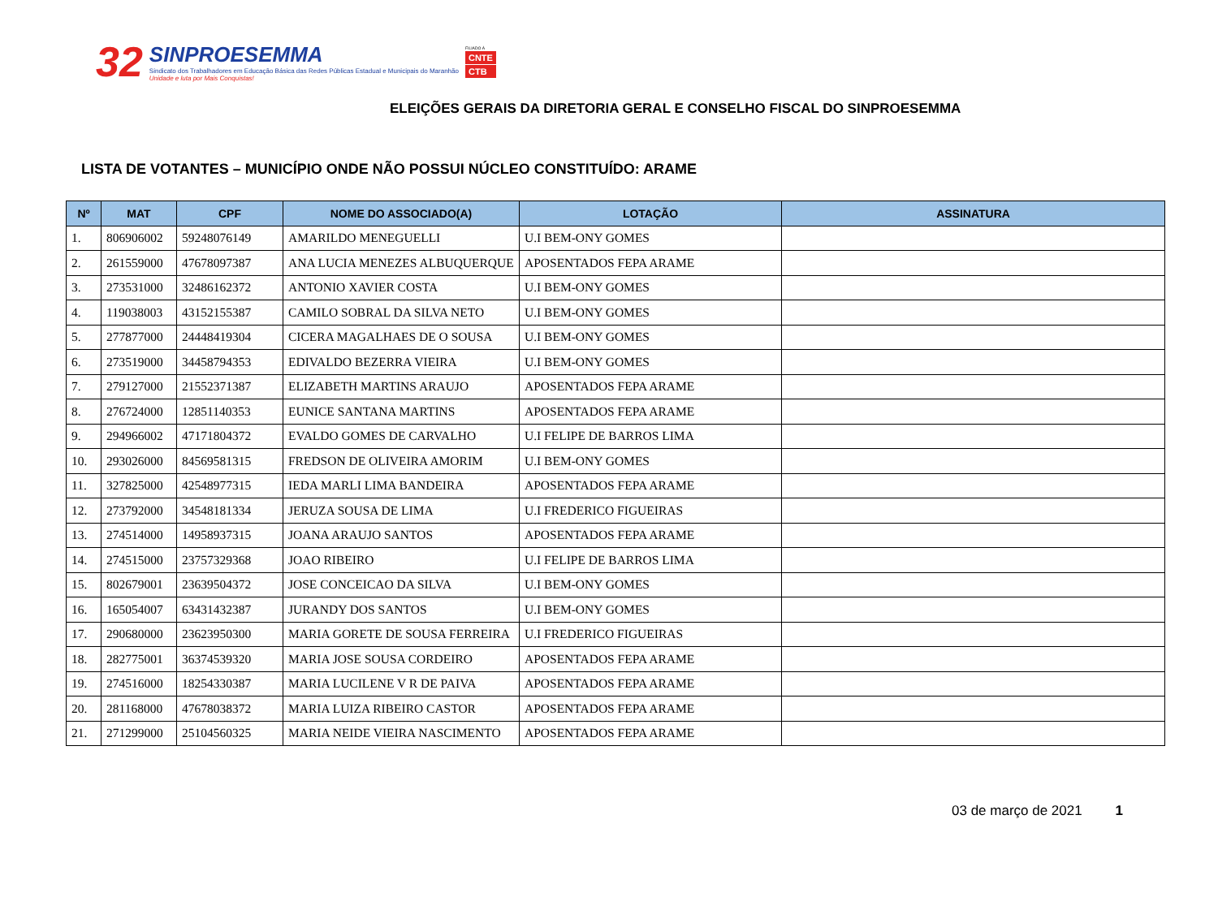32
SINPROESEMMA
Sindicato dos Trabalhadores em Educação Básica das Redes Públicas Estadual e Municipais do Maranhão
Unidade e luta por Mais Conquistas!
FILIADO À
CNTE
CTB
ELEIÇÕES GERAIS DA DIRETORIA GERAL E CONSELHO FISCAL DO SINPROESEMMA
LISTA DE VOTANTES – MUNICÍPIO ONDE NÃO POSSUI NÚCLEO CONSTITUÍDO: ARAME
| Nº | MAT | CPF | NOME DO ASSOCIADO(A) | LOTAÇÃO | ASSINATURA |
| --- | --- | --- | --- | --- | --- |
| 1. | 806906002 | 59248076149 | AMARILDO MENEGUELLI | U.I BEM-ONY GOMES | |
| 2. | 261559000 | 47678097387 | ANA LUCIA MENEZES ALBUQUERQUE | APOSENTADOS FEPA ARAME | |
| 3. | 273531000 | 32486162372 | ANTONIO XAVIER COSTA | U.I BEM-ONY GOMES | |
| 4. | 119038003 | 43152155387 | CAMILO SOBRAL DA SILVA NETO | U.I BEM-ONY GOMES | |
| 5. | 277877000 | 24448419304 | CICERA MAGALHAES DE O SOUSA | U.I BEM-ONY GOMES | |
| 6. | 273519000 | 34458794353 | EDIVALDO BEZERRA VIEIRA | U.I BEM-ONY GOMES | |
| 7. | 279127000 | 21552371387 | ELIZABETH MARTINS ARAUJO | APOSENTADOS FEPA ARAME | |
| 8. | 276724000 | 12851140353 | EUNICE SANTANA MARTINS | APOSENTADOS FEPA ARAME | |
| 9. | 294966002 | 47171804372 | EVALDO GOMES DE CARVALHO | U.I FELIPE DE BARROS LIMA | |
| 10. | 293026000 | 84569581315 | FREDSON DE OLIVEIRA AMORIM | U.I BEM-ONY GOMES | |
| 11. | 327825000 | 42548977315 | IEDA MARLI LIMA BANDEIRA | APOSENTADOS FEPA ARAME | |
| 12. | 273792000 | 34548181334 | JERUZA SOUSA DE LIMA | U.I FREDERICO FIGUEIRAS | |
| 13. | 274514000 | 14958937315 | JOANA ARAUJO SANTOS | APOSENTADOS FEPA ARAME | |
| 14. | 274515000 | 23757329368 | JOAO RIBEIRO | U.I FELIPE DE BARROS LIMA | |
| 15. | 802679001 | 23639504372 | JOSE CONCEICAO DA SILVA | U.I BEM-ONY GOMES | |
| 16. | 165054007 | 63431432387 | JURANDY DOS SANTOS | U.I BEM-ONY GOMES | |
| 17. | 290680000 | 23623950300 | MARIA GORETE DE SOUSA FERREIRA | U.I FREDERICO FIGUEIRAS | |
| 18. | 282775001 | 36374539320 | MARIA JOSE SOUSA CORDEIRO | APOSENTADOS FEPA ARAME | |
| 19. | 274516000 | 18254330387 | MARIA LUCILENE V R DE PAIVA | APOSENTADOS FEPA ARAME | |
| 20. | 281168000 | 47678038372 | MARIA LUIZA RIBEIRO CASTOR | APOSENTADOS FEPA ARAME | |
| 21. | 271299000 | 25104560325 | MARIA NEIDE VIEIRA NASCIMENTO | APOSENTADOS FEPA ARAME | |
03 de março de 2021 1